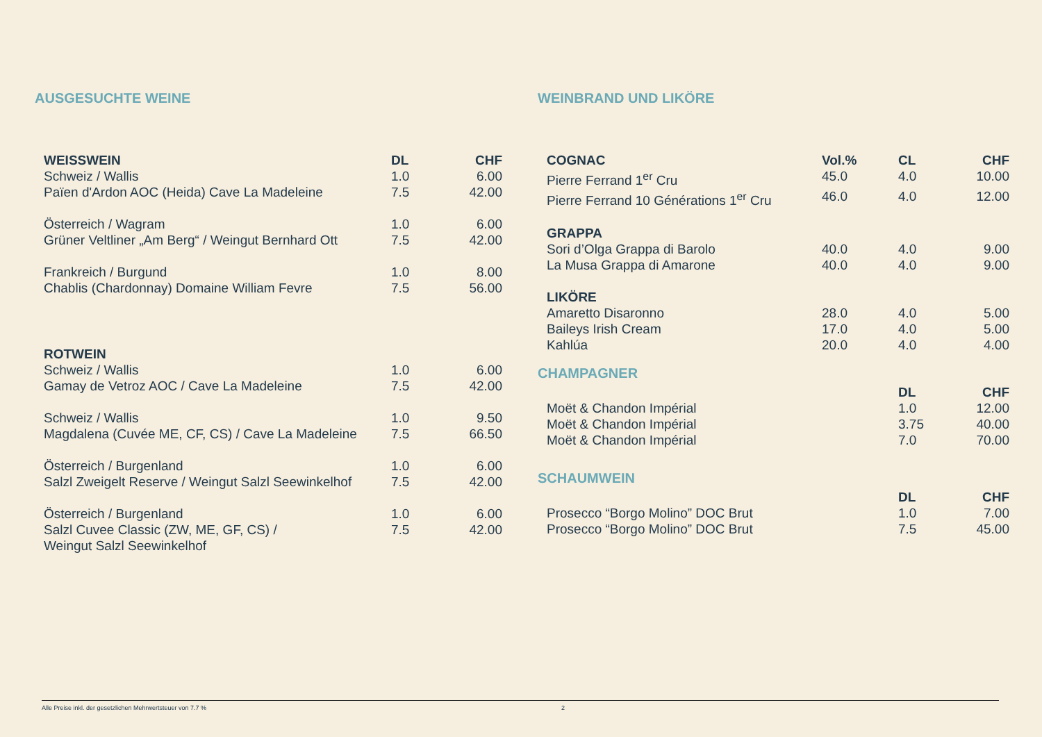AUSGESUCHTE WEINE
| WEISSWEIN | DL | CHF |
| --- | --- | --- |
| Schweiz / Wallis | 1.0 | 6.00 |
| Païen d'Ardon AOC (Heida) Cave La Madeleine | 7.5 | 42.00 |
| Österreich / Wagram | 1.0 | 6.00 |
| Grüner Veltliner „Am Berg“ / Weingut Bernhard Ott | 7.5 | 42.00 |
| Frankreich / Burgund | 1.0 | 8.00 |
| Chablis (Chardonnay) Domaine William Fevre | 7.5 | 56.00 |
| ROTWEIN | | |
| Schweiz / Wallis | 1.0 | 6.00 |
| Gamay de Vetroz AOC / Cave La Madeleine | 7.5 | 42.00 |
| Schweiz / Wallis | 1.0 | 9.50 |
| Magdalena (Cuvée ME, CF, CS) / Cave La Madeleine | 7.5 | 66.50 |
| Österreich / Burgenland | 1.0 | 6.00 |
| Salzl Zweigelt Reserve / Weingut Salzl Seewinkelhof | 7.5 | 42.00 |
| Österreich / Burgenland | 1.0 | 6.00 |
| Salzl Cuvee Classic (ZW, ME, GF, CS) / Weingut Salzl Seewinkelhof | 7.5 | 42.00 |
WEINBRAND UND LIKÖRE
| COGNAC | Vol.% | CL | CHF |
| --- | --- | --- | --- |
| Pierre Ferrand 1<sup>er</sup> Cru | 45.0 | 4.0 | 10.00 |
| Pierre Ferrand 10 Générations 1<sup>er</sup> Cru | 46.0 | 4.0 | 12.00 |
| GRAPPA | | | |
| Sori d’Olga Grappa di Barolo | 40.0 | 4.0 | 9.00 |
| La Musa Grappa di Amarone | 40.0 | 4.0 | 9.00 |
| LIKÖRE | | | |
| Amaretto Disaronno | 28.0 | 4.0 | 5.00 |
| Baileys Irish Cream | 17.0 | 4.0 | 5.00 |
| Kahlúa | 20.0 | 4.0 | 4.00 |
CHAMPAGNER
| | DL | CHF |
| Moët & Chandon Impérial | 1.0 | 12.00 |
| Moët & Chandon Impérial | 3.75 | 40.00 |
| Moët & Chandon Impérial | 7.0 | 70.00 |
SCHAUMWEIN
| | DL | CHF |
| Prosecco “Borgo Molino” DOC Brut | 1.0 | 7.00 |
| Prosecco “Borgo Molino” DOC Brut | 7.5 | 45.00 |
Alle Preise inkl. der gesetzlichen Mehrwertsteuer von 7.7 % 2